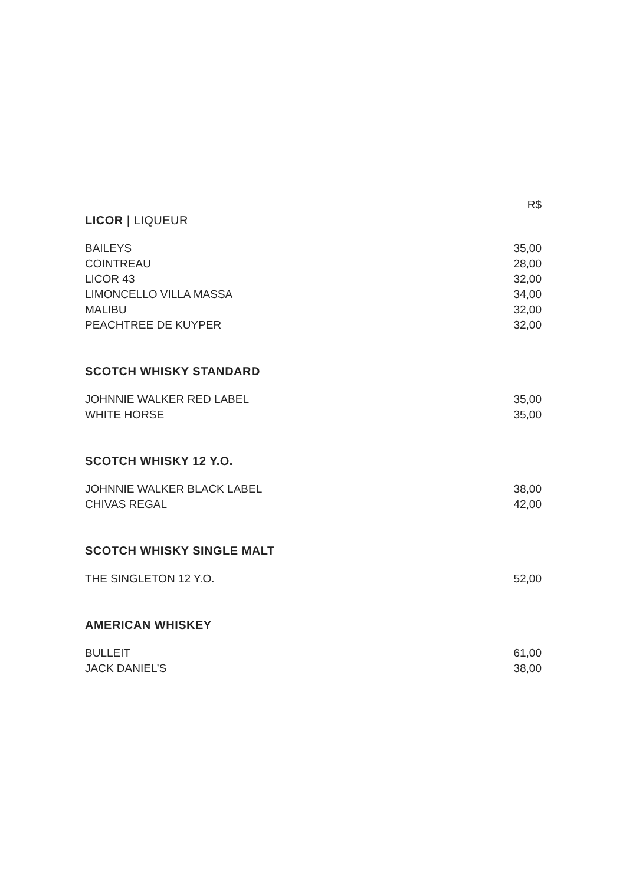R$
LICOR | LIQUEUR
| BAILEYS | 35,00 |
| COINTREAU | 28,00 |
| LICOR 43 | 32,00 |
| LIMONCELLO VILLA MASSA | 34,00 |
| MALIBU | 32,00 |
| PEACHTREE DE KUYPER | 32,00 |
SCOTCH WHISKY STANDARD
| JOHNNIE WALKER RED LABEL | 35,00 |
| WHITE HORSE | 35,00 |
SCOTCH WHISKY 12 Y.O.
| JOHNNIE WALKER BLACK LABEL | 38,00 |
| CHIVAS REGAL | 42,00 |
SCOTCH WHISKY SINGLE MALT
| THE SINGLETON 12 Y.O. | 52,00 |
AMERICAN WHISKEY
| BULLEIT | 61,00 |
| JACK DANIEL’S | 38,00 |